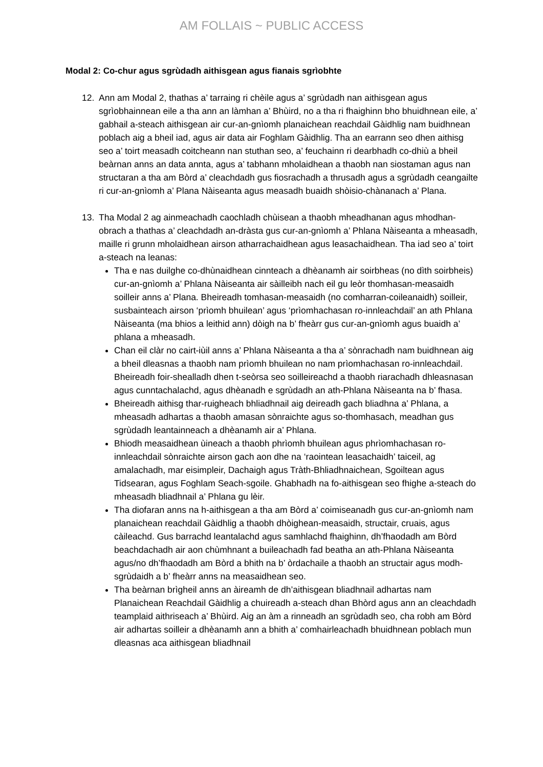AM FOLLAIS ~ PUBLIC ACCESS
Modal 2: Co-chur agus sgrùdadh aithisgean agus fianais sgrìobhte
12. Ann am Modal 2, thathas a’ tarraing ri chèile agus a’ sgrùdadh nan aithisgean agus sgrìobhainnean eile a tha ann an làmhan a’ Bhùird, no a tha ri fhaighinn bho bhuidhnean eile, a’ gabhail a-steach aithisgean air cur-an-gnìomh planaichean reachdail Gàidhlig nam buidhnean poblach aig a bheil iad, agus air data air Foghlam Gàidhlig. Tha an earrann seo dhen aithisg seo a’ toirt measadh coitcheann nan stuthan seo, a’ feuchainn ri dearbhadh co-dhiù a bheil beàrnan anns an data annta, agus a’ tabhann mholaidhean a thaobh nan siostaman agus nan structaran a tha am Bòrd a’ cleachdadh gus fiosrachadh a thrusadh agus a sgrùdadh ceangailte ri cur-an-gnìomh a’ Plana Nàiseanta agus measadh buaidh shòisio-chànanach a’ Plana.
13. Tha Modal 2 ag ainmeachadh caochladh chùisean a thaobh mheadhanan agus mhodhan-obrach a thathas a’ cleachdadh an-dràsta gus cur-an-gnìomh a’ Phlana Nàiseanta a mheasadh, maille ri grunn mholaidhean airson atharrachaidhean agus leasachaidhean. Tha iad seo a’ toirt a-steach na leanas:
Tha e nas duilghe co-dhùnaidhean cinnteach a dhèanamh air soirbheas (no dìth soirbheis) cur-an-gnìomh a’ Phlana Nàiseanta air sàilleibh nach eil gu leòr thomhasan-measaidh soilleir anns a’ Plana. Bheireadh tomhasan-measaidh (no comharran-coileanaidh) soilleir, susbainteach airson ‘prìomh bhuilean’ agus ‘prìomhachasan ro-innleachdail’ an ath Phlana Nàiseanta (ma bhios a leithid ann) dòigh na b’ fheàrr gus cur-an-gnìomh agus buaidh a’ phlana a mheasadh.
Chan eil clàr no cairt-iùil anns a’ Phlana Nàiseanta a tha a’ sònrachadh nam buidhnean aig a bheil dleasnas a thaobh nam prìomh bhuilean no nam prìomhachasan ro-innleachdail. Bheireadh foir-shealladh dhen t-seòrsa seo soilleireachd a thaobh riarachadh dhleasnasan agus cunntachalachd, agus dhèanadh e sgrùdadh an ath-Phlana Nàiseanta na b’ fhasa.
Bheireadh aithisg thar-ruigheach bhliadhnail aig deireadh gach bliadhna a’ Phlana, a mheasadh adhartas a thaobh amasan sònraichte agus so-thomhasach, meadhan gus sgrùdadh leantainneach a dhèanamh air a’ Phlana.
Bhiodh measaidhean ùineach a thaobh phrìomh bhuilean agus phrìomhachasan ro-innleachdail sònraichte airson gach aon dhe na ‘raointean leasachaidh’ taiceil, ag amalachadh, mar eisimpleir, Dachaigh agus Tràth-Bhliadhnaichean, Sgoiltean agus Tidsearan, agus Foghlam Seach-sgoile. Ghabhadh na fo-aithisgean seo fhighe a-steach do mheasadh bliadhnail a’ Phlana gu lèir.
Tha diofaran anns na h-aithisgean a tha am Bòrd a’ coimiseanadh gus cur-an-gnìomh nam planaichean reachdail Gàidhlig a thaobh dhòighean-measaidh, structair, cruais, agus càileachd. Gus barrachd leantalachd agus samhlachd fhaighinn, dh’fhaodadh am Bòrd beachdachadh air aon chùmhnant a buileachadh fad beatha an ath-Phlana Nàiseanta agus/no dh’fhaodadh am Bòrd a bhith na b’ òrdachaile a thaobh an structair agus modh-sgrùdaidh a b’ fheàrr anns na measaidhean seo.
Tha beàrnan brìgheil anns an àireamh de dh’aithisgean bliadhnail adhartas nam Planaichean Reachdail Gàidhlig a chuireadh a-steach dhan Bhòrd agus ann an cleachdadh teamplaid aithriseach a’ Bhùird. Aig an àm a rinneadh an sgrùdadh seo, cha robh am Bòrd air adhartas soilleir a dhèanamh ann a bhith a’ comhairleachadh bhuidhnean poblach mun dleasnas aca aithisgean bliadhnail